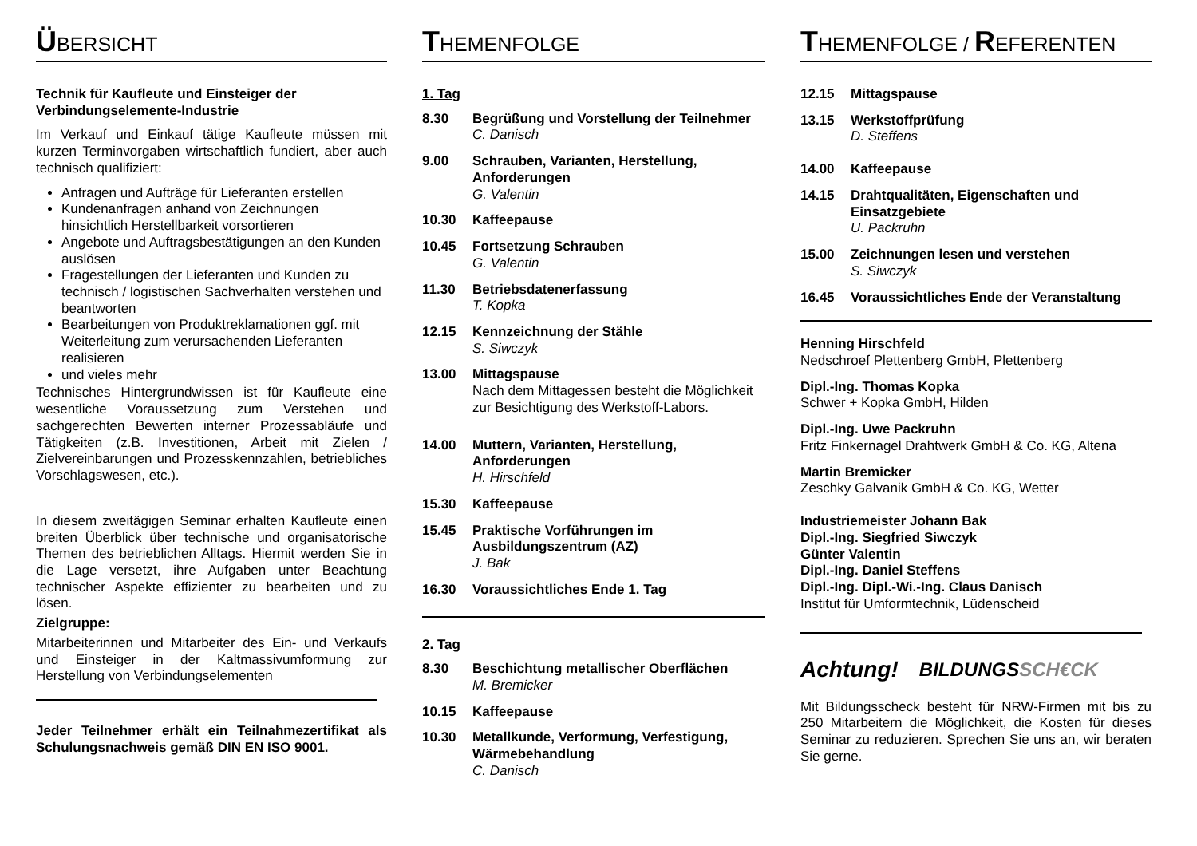ÜBERSICHT
Technik für Kaufleute und Einsteiger der Verbindungselemente-Industrie
Im Verkauf und Einkauf tätige Kaufleute müssen mit kurzen Terminvorgaben wirtschaftlich fundiert, aber auch technisch qualifiziert:
Anfragen und Aufträge für Lieferanten erstellen
Kundenanfragen anhand von Zeichnungen hinsichtlich Herstellbarkeit vorsortieren
Angebote und Auftragsbestätigungen an den Kunden auslösen
Fragestellungen der Lieferanten und Kunden zu technisch / logistischen Sachverhalten verstehen und beantworten
Bearbeitungen von Produktreklamationen ggf. mit Weiterleitung zum verursachenden Lieferanten realisieren
und vieles mehr
Technisches Hintergrundwissen ist für Kaufleute eine wesentliche Voraussetzung zum Verstehen und sachgerechten Bewerten interner Prozessabläufe und Tätigkeiten (z.B. Investitionen, Arbeit mit Zielen / Zielvereinbarungen und Prozesskennzahlen, betriebliches Vorschlagswesen, etc.).
In diesem zweitägigen Seminar erhalten Kaufleute einen breiten Überblick über technische und organisatorische Themen des betrieblichen Alltags. Hiermit werden Sie in die Lage versetzt, ihre Aufgaben unter Beachtung technischer Aspekte effizienter zu bearbeiten und zu lösen.
Zielgruppe:
Mitarbeiterinnen und Mitarbeiter des Ein- und Verkaufs und Einsteiger in der Kaltmassivumformung zur Herstellung von Verbindungselementen
Jeder Teilnehmer erhält ein Teilnahmezertifikat als Schulungsnachweis gemäß DIN EN ISO 9001.
THEMENFOLGE
1. Tag
8.30 Begrüßung und Vorstellung der Teilnehmer
C. Danisch
9.00 Schrauben, Varianten, Herstellung, Anforderungen
G. Valentin
10.30 Kaffeepause
10.45 Fortsetzung Schrauben
G. Valentin
11.30 Betriebsdatenerfassung
T. Kopka
12.15 Kennzeichnung der Stähle
S. Siwczyk
13.00 Mittagspause
Nach dem Mittagessen besteht die Möglichkeit zur Besichtigung des Werkstoff-Labors.
14.00 Muttern, Varianten, Herstellung, Anforderungen
H. Hirschfeld
15.30 Kaffeepause
15.45 Praktische Vorführungen im Ausbildungszentrum (AZ)
J. Bak
16.30 Voraussichtliches Ende 1. Tag
2. Tag
8.30 Beschichtung metallischer Oberflächen
M. Bremicker
10.15 Kaffeepause
10.30 Metallkunde, Verformung, Verfestigung, Wärmebehandlung
C. Danisch
THEMENFOLGE / REFERENTEN
12.15 Mittagspause
13.15 Werkstoffprüfung
D. Steffens
14.00 Kaffeepause
14.15 Drahtqualitäten, Eigenschaften und Einsatzgebiete
U. Packruhn
15.00 Zeichnungen lesen und verstehen
S. Siwczyk
16.45 Voraussichtliches Ende der Veranstaltung
Henning Hirschfeld
Nedschroef Plettenberg GmbH, Plettenberg
Dipl.-Ing. Thomas Kopka
Schwer + Kopka GmbH, Hilden
Dipl.-Ing. Uwe Packruhn
Fritz Finkernagel Drahtwerk GmbH & Co. KG, Altena
Martin Bremicker
Zeschky Galvanik GmbH & Co. KG, Wetter
Industriemeister Johann Bak
Dipl.-Ing. Siegfried Siwczyk
Günter Valentin
Dipl.-Ing. Daniel Steffens
Dipl.-Ing. Dipl.-Wi.-Ing. Claus Danisch
Institut für Umformtechnik, Lüdenscheid
Achtung! BILDUNGS SCH€CK
Mit Bildungsscheck besteht für NRW-Firmen mit bis zu 250 Mitarbeitern die Möglichkeit, die Kosten für dieses Seminar zu reduzieren. Sprechen Sie uns an, wir beraten Sie gerne.